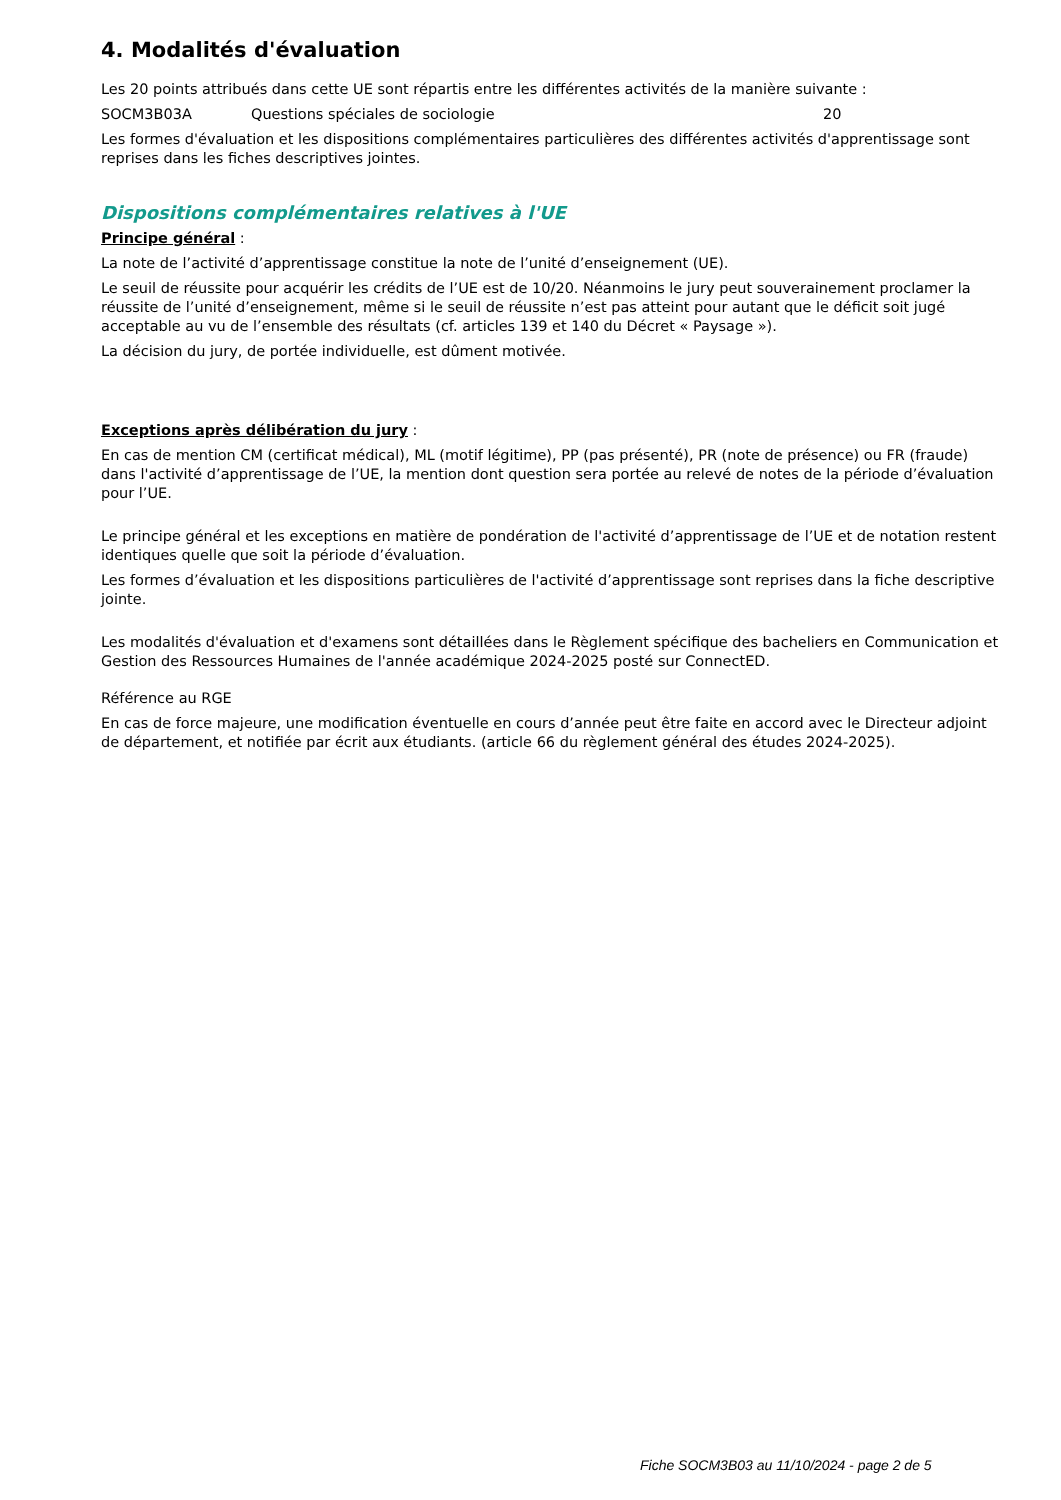4. Modalités d'évaluation
Les 20 points attribués dans cette UE sont répartis entre les différentes activités de la manière suivante :
SOCM3B03A Questions spéciales de sociologie 20
Les formes d'évaluation et les dispositions complémentaires particulières des différentes activités d'apprentissage sont reprises dans les fiches descriptives jointes.
Dispositions complémentaires relatives à l'UE
Principe général :
La note de l’activité d’apprentissage constitue la note de l’unité d’enseignement (UE).
Le seuil de réussite pour acquérir les crédits de l’UE est de 10/20. Néanmoins le jury peut souverainement proclamer la réussite de l’unité d’enseignement, même si le seuil de réussite n’est pas atteint pour autant que le déficit soit jugé acceptable au vu de l’ensemble des résultats (cf. articles 139 et 140 du Décret « Paysage »).
La décision du jury, de portée individuelle, est dûment motivée.
Exceptions après délibération du jury :
En cas de mention CM (certificat médical), ML (motif légitime), PP (pas présenté), PR (note de présence) ou FR (fraude) dans l'activité d’apprentissage de l’UE, la mention dont question sera portée au relevé de notes de la période d’évaluation pour l’UE.
Le principe général et les exceptions en matière de pondération de l'activité d’apprentissage de l’UE et de notation restent identiques quelle que soit la période d’évaluation.
Les formes d’évaluation et les dispositions particulières de l'activité d’apprentissage sont reprises dans la fiche descriptive jointe.
Les modalités d'évaluation et d'examens sont détaillées dans le Règlement spécifique des bacheliers en Communication et Gestion des Ressources Humaines de l'année académique 2024-2025 posté sur ConnectED.
Référence au RGE
En cas de force majeure, une modification éventuelle en cours d’année peut être faite en accord avec le Directeur adjoint de département, et notifiée par écrit aux étudiants. (article 66 du règlement général des études 2024-2025).
Fiche SOCM3B03 au 11/10/2024 - page 2 de 5